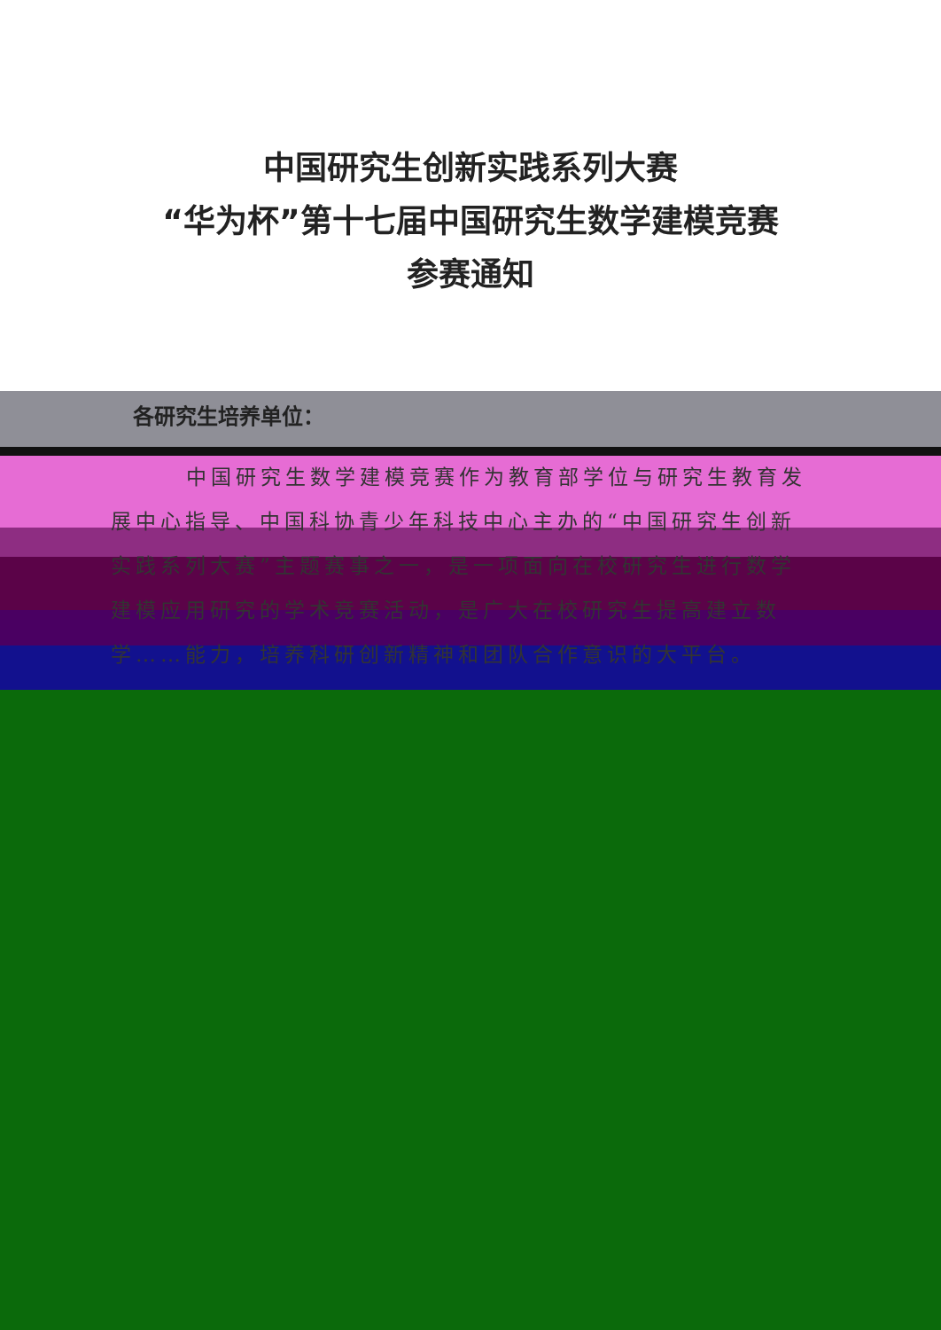中国研究生创新实践系列大赛
“华为杯”第十七届中国研究生数学建模竞赛
参赛通知
各研究生培养单位：
中国研究生数学建模竞赛作为教育部学位与研究生教育发展中心指导、中国科协青少年科技中心主办的“中国研究生创新实践系列大赛”主题赛事之一，是一项面向在校研究生进行数学建模应用研究的学术竞赛活动，是广大在校研究生提高建立数学……能力，培养科研创新精神和团队合作意识的大平台。